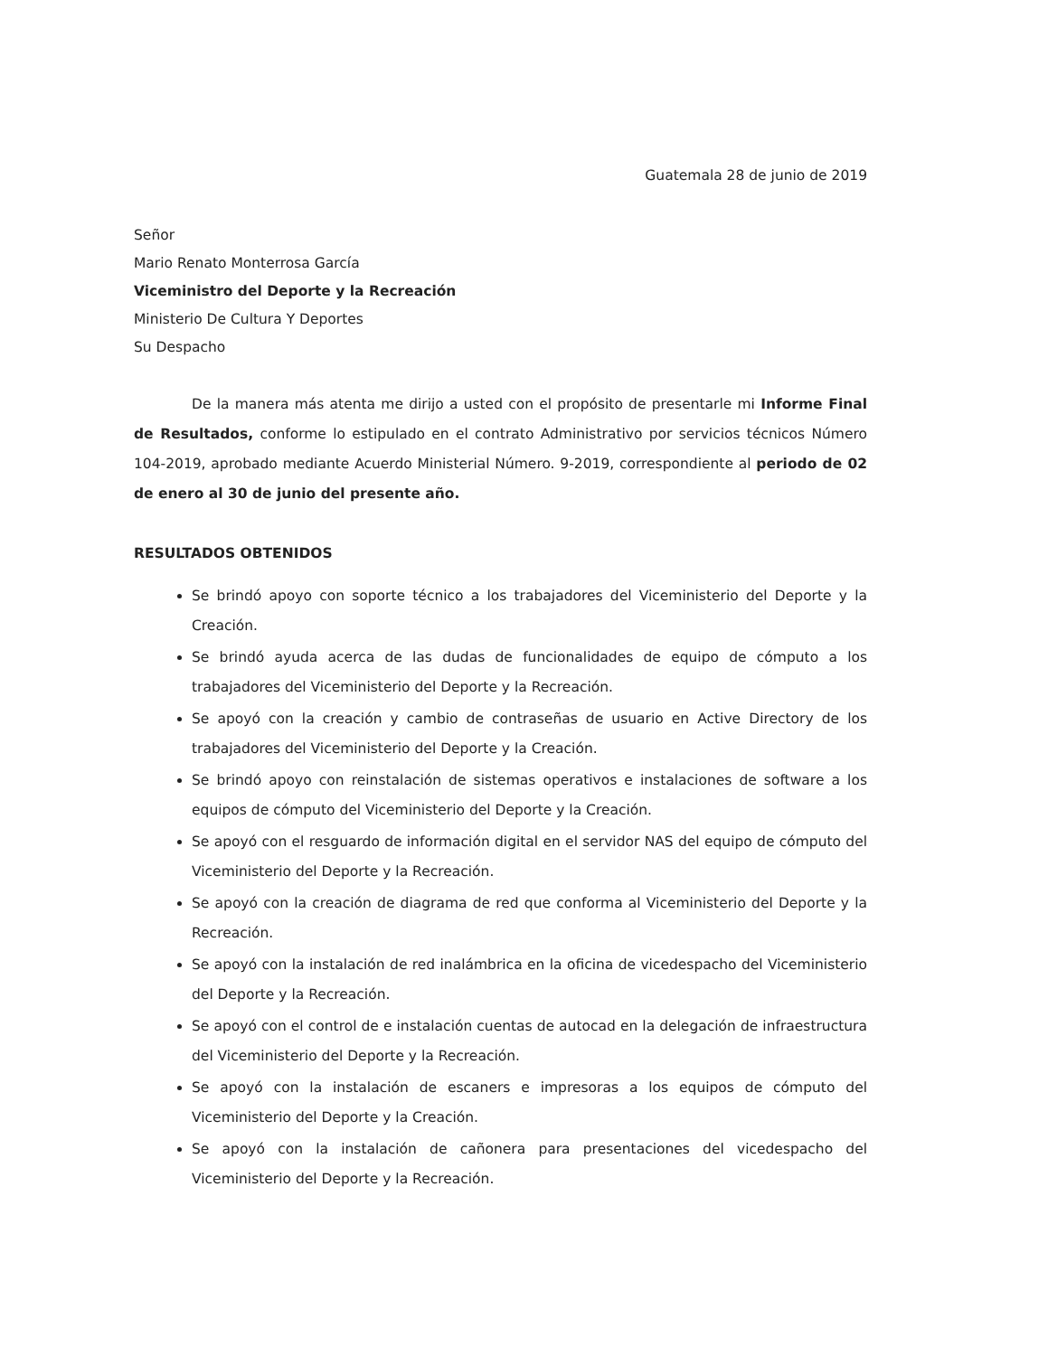Guatemala 28 de junio de 2019
Señor
Mario Renato Monterrosa García
Viceministro del Deporte y la Recreación
Ministerio De Cultura Y Deportes
Su Despacho
De la manera más atenta me dirijo a usted con el propósito de presentarle mi Informe Final de Resultados, conforme lo estipulado en el contrato Administrativo por servicios técnicos Número 104-2019, aprobado mediante Acuerdo Ministerial Número. 9-2019, correspondiente al periodo de 02 de enero al 30 de junio del presente año.
RESULTADOS OBTENIDOS
Se brindó apoyo con soporte técnico a los trabajadores del Viceministerio del Deporte y la Creación.
Se brindó ayuda acerca de las dudas de funcionalidades de equipo de cómputo a los trabajadores del Viceministerio del Deporte y la Recreación.
Se apoyó con la creación y cambio de contraseñas de usuario en Active Directory de los trabajadores del Viceministerio del Deporte y la Creación.
Se brindó apoyo con reinstalación de sistemas operativos e instalaciones de software a los equipos de cómputo del Viceministerio del Deporte y la Creación.
Se apoyó con el resguardo de información digital en el servidor NAS del equipo de cómputo del Viceministerio del Deporte y la Recreación.
Se apoyó con la creación de diagrama de red que conforma al Viceministerio del Deporte y la Recreación.
Se apoyó con la instalación de red inalámbrica en la oficina de vicedespacho del Viceministerio del Deporte y la Recreación.
Se apoyó con el control de e instalación cuentas de autocad en la delegación de infraestructura del Viceministerio del Deporte y la Recreación.
Se apoyó con la instalación de escaners e impresoras a los equipos de cómputo del Viceministerio del Deporte y la Creación.
Se apoyó con la instalación de cañonera para presentaciones del vicedespacho del Viceministerio del Deporte y la Recreación.